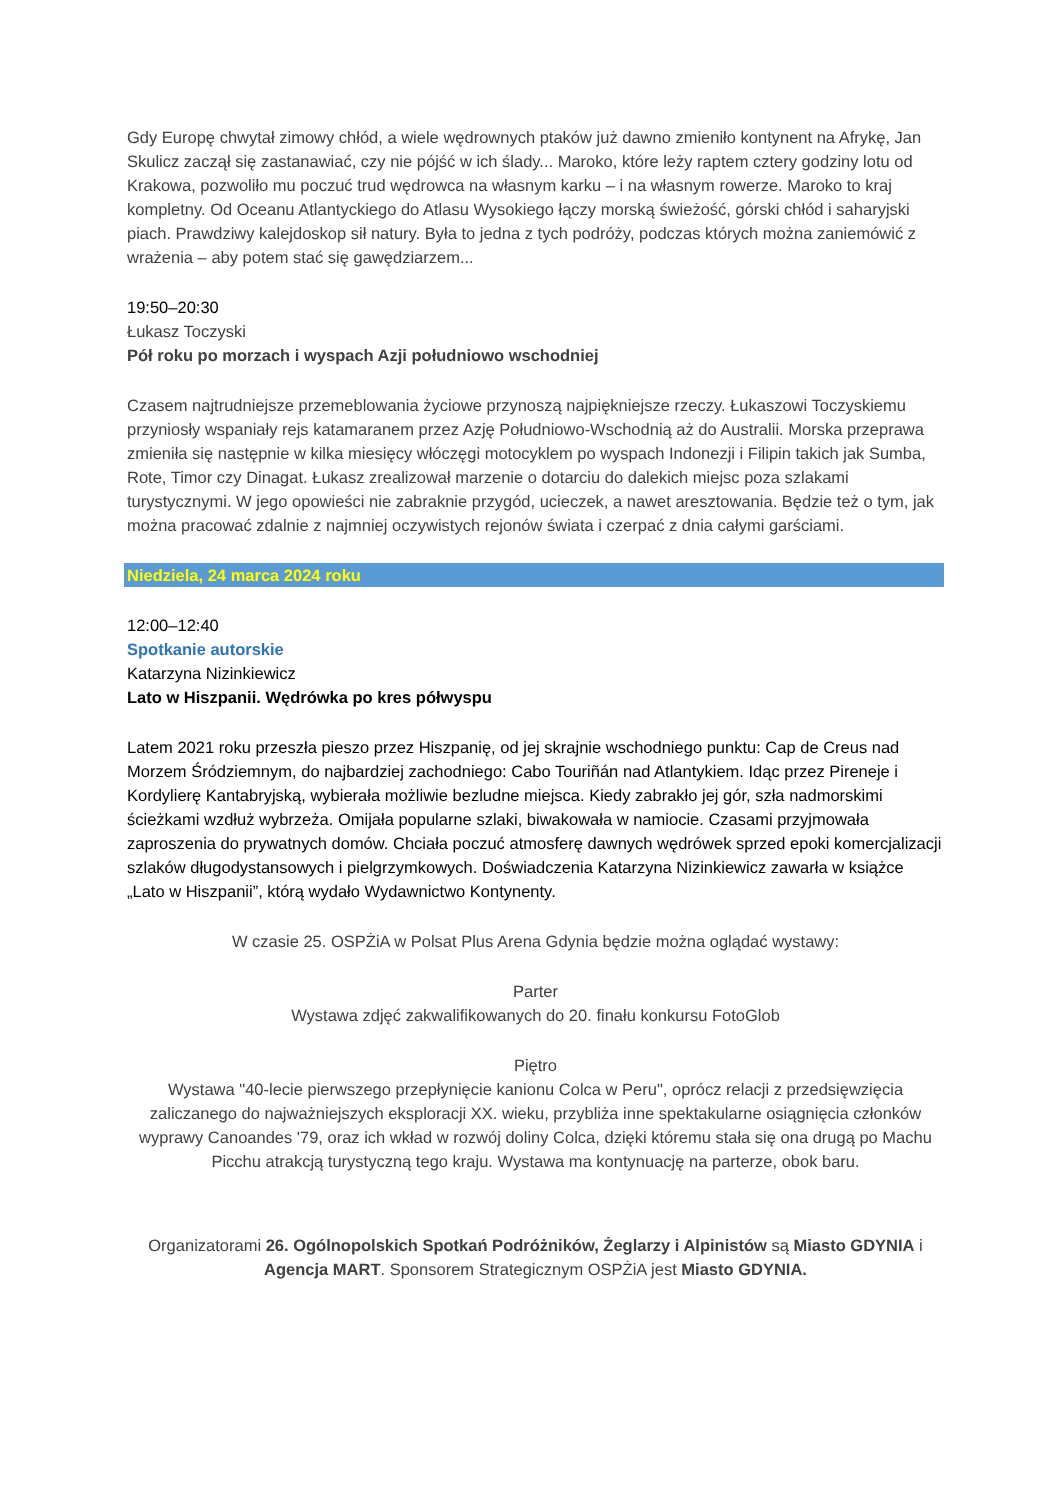Gdy Europę chwytał zimowy chłód, a wiele wędrownych ptaków już dawno zmieniło kontynent na Afrykę, Jan Skulicz zaczął się zastanawiać, czy nie pójść w ich ślady... Maroko, które leży raptem cztery godziny lotu od Krakowa, pozwoliło mu poczuć trud wędrowca na własnym karku – i na własnym rowerze. Maroko to kraj kompletny. Od Oceanu Atlantyckiego do Atlasu Wysokiego łączy morską świeżość, górski chłód i saharyjski piach. Prawdziwy kalejdoskop sił natury. Była to jedna z tych podróży, podczas których można zaniemówić z wrażenia – aby potem stać się gawędziarzem...
19:50–20:30
Łukasz Toczyski
Pół roku po morzach i wyspach Azji południowo wschodniej
Czasem najtrudniejsze przemeblowania życiowe przynoszą najpiękniejsze rzeczy. Łukaszowi Toczyskiemu przyniosły wspaniały rejs katamaranem przez Azję Południowo-Wschodnią aż do Australii. Morska przeprawa zmieniła się następnie w kilka miesięcy włóczęgi motocyklem po wyspach Indonezji i Filipin takich jak Sumba, Rote, Timor czy Dinagat. Łukasz zrealizował marzenie o dotarciu do dalekich miejsc poza szlakami turystycznymi. W jego opowieści nie zabraknie przygód, ucieczek, a nawet aresztowania. Będzie też o tym, jak można pracować zdalnie z najmniej oczywistych rejonów świata i czerpać z dnia całymi garściami.
Niedziela, 24 marca 2024 roku
12:00–12:40
Spotkanie autorskie
Katarzyna Nizinkiewicz
Lato w Hiszpanii. Wędrówka po kres półwyspu
Latem 2021 roku przeszła pieszo przez Hiszpanię, od jej skrajnie wschodniego punktu: Cap de Creus nad Morzem Śródziemnym, do najbardziej zachodniego: Cabo Touriñán nad Atlantykiem. Idąc przez Pireneje i Kordylierę Kantabryjską, wybierała możliwie bezludne miejsca. Kiedy zabrakło jej gór, szła nadmorskimi ścieżkami wzdłuż wybrzeża. Omijała popularne szlaki, biwakowała w namiocie. Czasami przyjmowała zaproszenia do prywatnych domów. Chciała poczuć atmosferę dawnych wędrówek sprzed epoki komercjalizacji szlaków długodystansowych i pielgrzymkowych. Doświadczenia Katarzyna Nizinkiewicz zawarła w książce „Lato w Hiszpanii”, którą wydało Wydawnictwo Kontynenty.
W czasie 25. OSPŻiA w Polsat Plus Arena Gdynia będzie można oglądać wystawy:
Parter
Wystawa zdjęć zakwalifikowanych do 20. finału konkursu FotoGlob
Piętro
Wystawa "40-lecie pierwszego przepłynięcie kanionu Colca w Peru", oprócz relacji z przedsięwzięcia zaliczanego do najważniejszych eksploracji XX. wieku, przybliża inne spektakularne osiągnięcia członków wyprawy Canoandes '79, oraz ich wkład w rozwój doliny Colca, dzięki któremu stała się ona drugą po Machu Picchu atrakcją turystyczną tego kraju. Wystawa ma kontynuację na parterze, obok baru.
Organizatorami 26. Ogólnopolskich Spotkań Podróżników, Żeglarzy i Alpinistów są Miasto GDYNIA i Agencja MART. Sponsorem Strategicznym OSPŻiA jest Miasto GDYNIA.